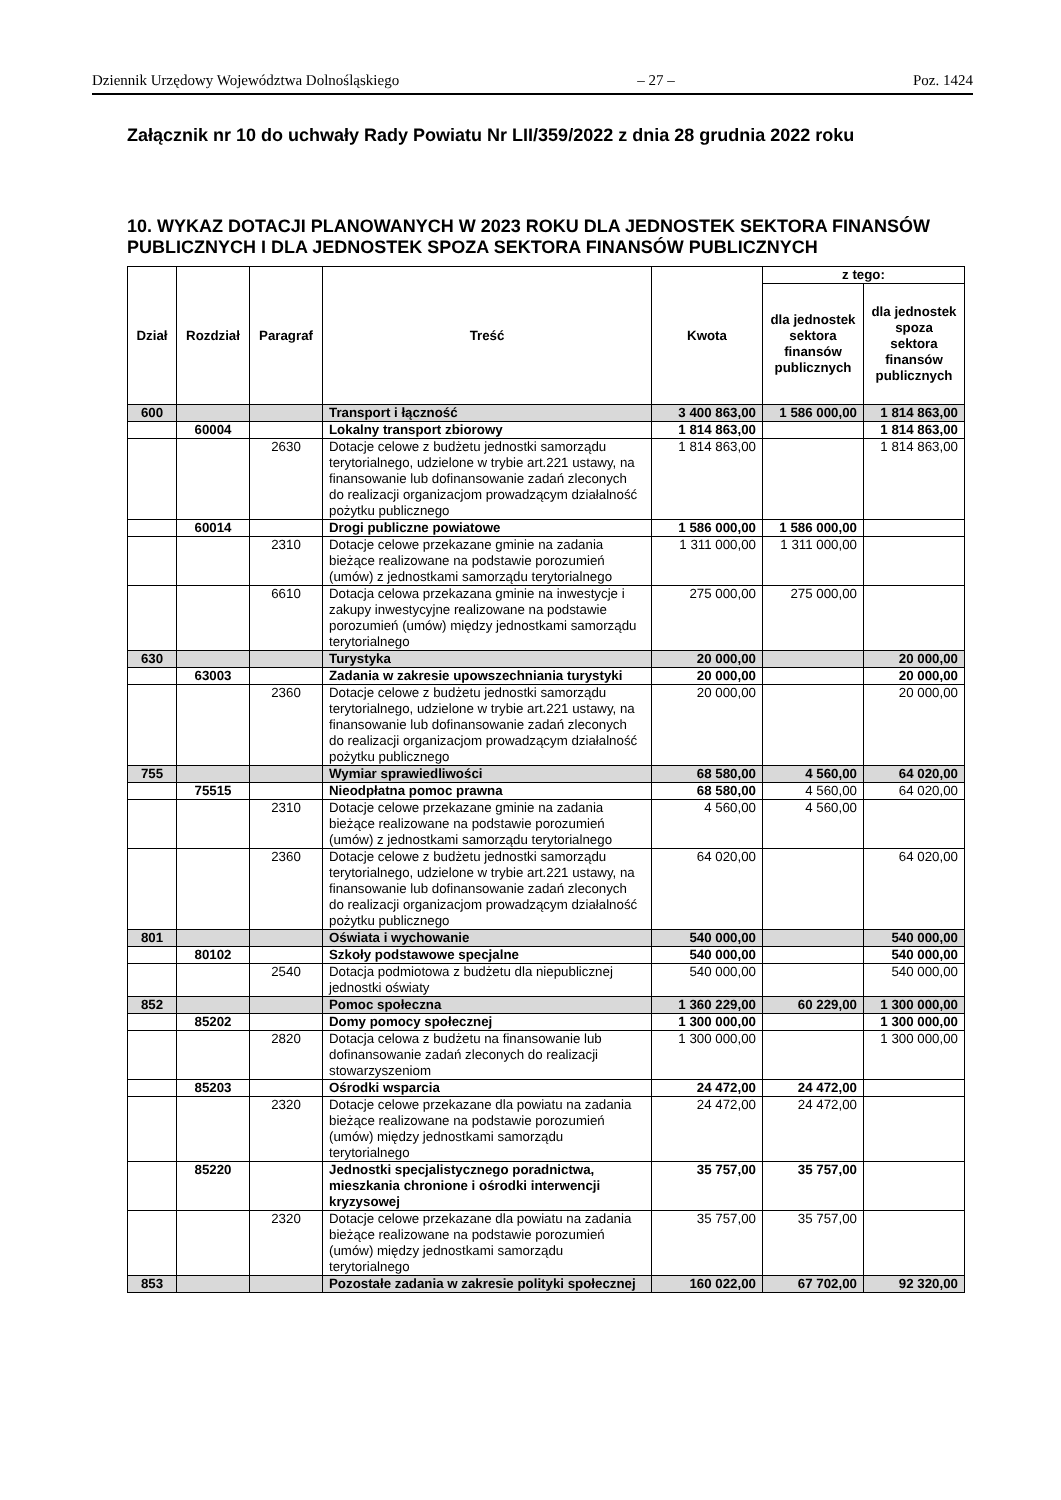Dziennik Urzędowy Województwa Dolnośląskiego – 27 – Poz. 1424
Załącznik nr 10 do uchwały Rady Powiatu Nr LII/359/2022 z dnia 28 grudnia 2022 roku
10. WYKAZ DOTACJI PLANOWANYCH W 2023 ROKU DLA JEDNOSTEK SEKTORA FINANSÓW PUBLICZNYCH I DLA JEDNOSTEK SPOZA SEKTORA FINANSÓW PUBLICZNYCH
| Dział | Rozdział | Paragraf | Treść | Kwota | z tego: | |
| --- | --- | --- | --- | --- | --- | --- |
| | | | | | dla jednostek sektora finansów publicznych | dla jednostek spoza sektora finansów publicznych |
| 600 | | | Transport i łączność | 3 400 863,00 | 1 586 000,00 | 1 814 863,00 |
| | 60004 | | Lokalny transport zbiorowy | 1 814 863,00 | | 1 814 863,00 |
| | | 2630 | Dotacje celowe z budżetu jednostki samorządu terytorialnego, udzielone w trybie art.221 ustawy, na finansowanie lub dofinansowanie zadań zleconych do realizacji organizacjom prowadzącym działalność pożytku publicznego | 1 814 863,00 | | 1 814 863,00 |
| | 60014 | | Drogi publiczne powiatowe | 1 586 000,00 | 1 586 000,00 | |
| | | 2310 | Dotacje celowe przekazane gminie na zadania bieżące realizowane na podstawie porozumień (umów) z jednostkami samorządu terytorialnego | 1 311 000,00 | 1 311 000,00 | |
| | | 6610 | Dotacja celowa przekazana gminie na inwestycje i zakupy inwestycyjne realizowane na podstawie porozumień (umów) między jednostkami samorządu terytorialnego | 275 000,00 | 275 000,00 | |
| 630 | | | Turystyka | 20 000,00 | | 20 000,00 |
| | 63003 | | Zadania w zakresie upowszechniania turystyki | 20 000,00 | | 20 000,00 |
| | | 2360 | Dotacje celowe z budżetu jednostki samorządu terytorialnego, udzielone w trybie art.221 ustawy, na finansowanie lub dofinansowanie zadań zleconych do realizacji organizacjom prowadzącym działalność pożytku publicznego | 20 000,00 | | 20 000,00 |
| 755 | | | Wymiar sprawiedliwości | 68 580,00 | 4 560,00 | 64 020,00 |
| | 75515 | | Nieodpłatna pomoc prawna | 68 580,00 | 4 560,00 | 64 020,00 |
| | | 2310 | Dotacje celowe przekazane gminie na zadania bieżące realizowane na podstawie porozumień (umów) z jednostkami samorządu terytorialnego | 4 560,00 | 4 560,00 | |
| | | 2360 | Dotacje celowe z budżetu jednostki samorządu terytorialnego, udzielone w trybie art.221 ustawy, na finansowanie lub dofinansowanie zadań zleconych do realizacji organizacjom prowadzącym działalność pożytku publicznego | 64 020,00 | | 64 020,00 |
| 801 | | | Oświata i wychowanie | 540 000,00 | | 540 000,00 |
| | 80102 | | Szkoły podstawowe specjalne | 540 000,00 | | 540 000,00 |
| | | 2540 | Dotacja podmiotowa z budżetu dla niepublicznej jednostki oświaty | 540 000,00 | | 540 000,00 |
| 852 | | | Pomoc społeczna | 1 360 229,00 | 60 229,00 | 1 300 000,00 |
| | 85202 | | Domy pomocy społecznej | 1 300 000,00 | | 1 300 000,00 |
| | | 2820 | Dotacja celowa z budżetu na finansowanie lub dofinansowanie zadań zleconych do realizacji stowarzyszeniom | 1 300 000,00 | | 1 300 000,00 |
| | 85203 | | Ośrodki wsparcia | 24 472,00 | 24 472,00 | |
| | | 2320 | Dotacje celowe przekazane dla powiatu na zadania bieżące realizowane na podstawie porozumień (umów) między jednostkami samorządu terytorialnego | 24 472,00 | 24 472,00 | |
| | 85220 | | Jednostki specjalistycznego poradnictwa, mieszkania chronione i ośrodki interwencji kryzysowej | 35 757,00 | 35 757,00 | |
| | | 2320 | Dotacje celowe przekazane dla powiatu na zadania bieżące realizowane na podstawie porozumień (umów) między jednostkami samorządu terytorialnego | 35 757,00 | 35 757,00 | |
| 853 | | | Pozostałe zadania w zakresie polityki społecznej | 160 022,00 | 67 702,00 | 92 320,00 |